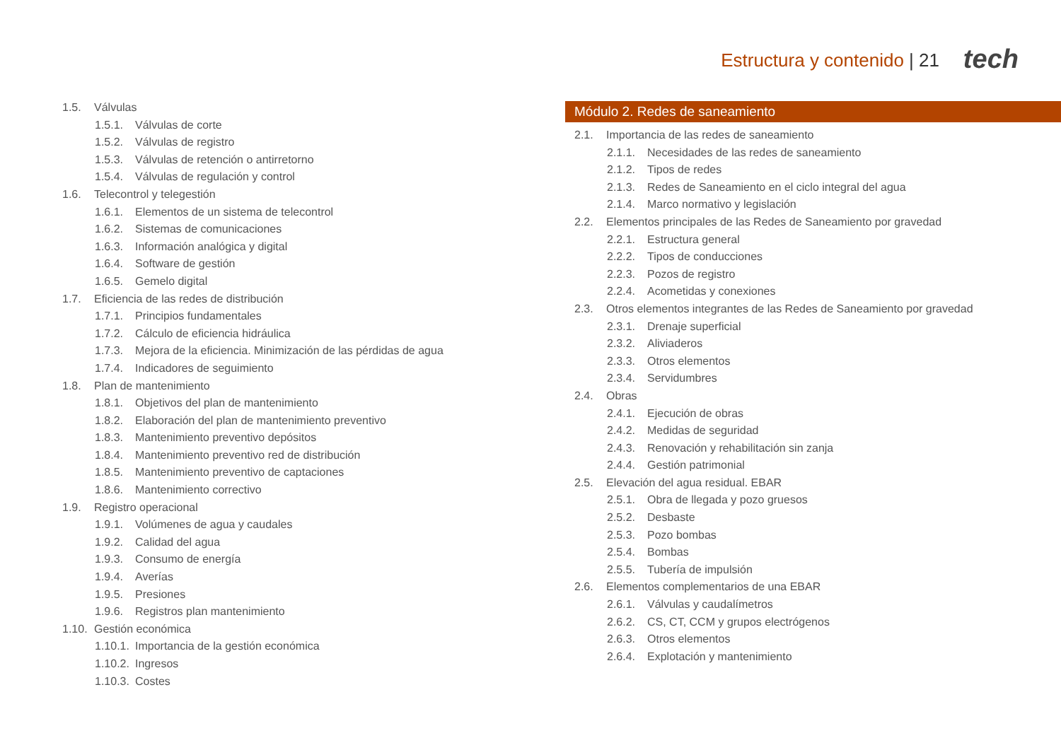Estructura y contenido | 21 tech
1.5. Válvulas
1.5.1. Válvulas de corte
1.5.2. Válvulas de registro
1.5.3. Válvulas de retención o antirretorno
1.5.4. Válvulas de regulación y control
1.6. Telecontrol y telegestión
1.6.1. Elementos de un sistema de telecontrol
1.6.2. Sistemas de comunicaciones
1.6.3. Información analógica y digital
1.6.4. Software de gestión
1.6.5. Gemelo digital
1.7. Eficiencia de las redes de distribución
1.7.1. Principios fundamentales
1.7.2. Cálculo de eficiencia hidráulica
1.7.3. Mejora de la eficiencia. Minimización de las pérdidas de agua
1.7.4. Indicadores de seguimiento
1.8. Plan de mantenimiento
1.8.1. Objetivos del plan de mantenimiento
1.8.2. Elaboración del plan de mantenimiento preventivo
1.8.3. Mantenimiento preventivo depósitos
1.8.4. Mantenimiento preventivo red de distribución
1.8.5. Mantenimiento preventivo de captaciones
1.8.6. Mantenimiento correctivo
1.9. Registro operacional
1.9.1. Volúmenes de agua y caudales
1.9.2. Calidad del agua
1.9.3. Consumo de energía
1.9.4. Averías
1.9.5. Presiones
1.9.6. Registros plan mantenimiento
1.10. Gestión económica
1.10.1. Importancia de la gestión económica
1.10.2. Ingresos
1.10.3. Costes
Módulo 2. Redes de saneamiento
2.1. Importancia de las redes de saneamiento
2.1.1. Necesidades de las redes de saneamiento
2.1.2. Tipos de redes
2.1.3. Redes de Saneamiento en el ciclo integral del agua
2.1.4. Marco normativo y legislación
2.2. Elementos principales de las Redes de Saneamiento por gravedad
2.2.1. Estructura general
2.2.2. Tipos de conducciones
2.2.3. Pozos de registro
2.2.4. Acometidas y conexiones
2.3. Otros elementos integrantes de las Redes de Saneamiento por gravedad
2.3.1. Drenaje superficial
2.3.2. Aliviaderos
2.3.3. Otros elementos
2.3.4. Servidumbres
2.4. Obras
2.4.1. Ejecución de obras
2.4.2. Medidas de seguridad
2.4.3. Renovación y rehabilitación sin zanja
2.4.4. Gestión patrimonial
2.5. Elevación del agua residual. EBAR
2.5.1. Obra de llegada y pozo gruesos
2.5.2. Desbaste
2.5.3. Pozo bombas
2.5.4. Bombas
2.5.5. Tubería de impulsión
2.6. Elementos complementarios de una EBAR
2.6.1. Válvulas y caudalímetros
2.6.2. CS, CT, CCM y grupos electrógenos
2.6.3. Otros elementos
2.6.4. Explotación y mantenimiento